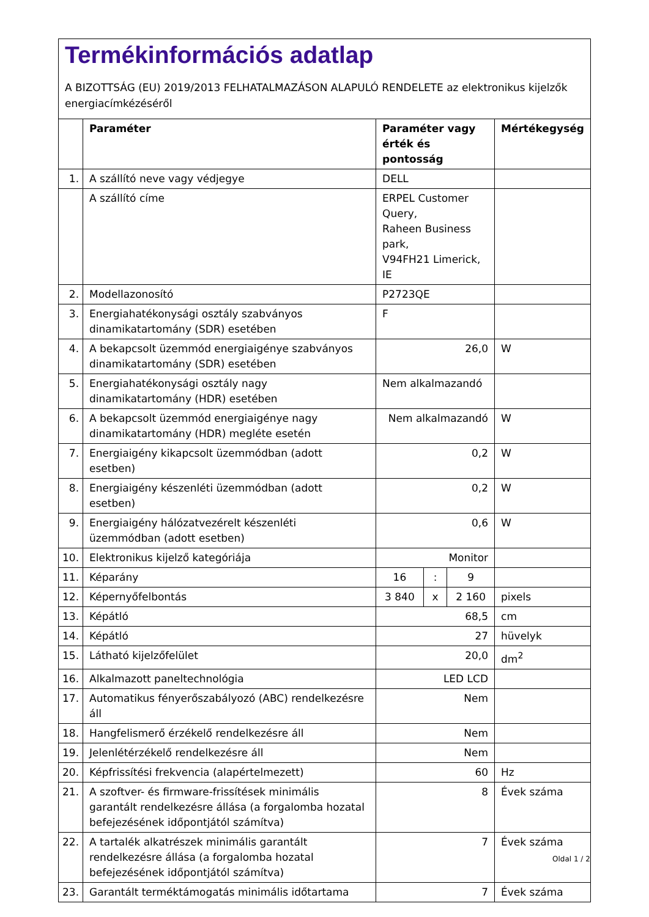Termékinformációs adatlap
A BIZOTTSÁG (EU) 2019/2013 FELHATALMAZÁSON ALAPULÓ RENDELETE az elektronikus kijelzők energiacímkézéséről
| | Paraméter | Paraméter vagy érték és pontosság | | | Mértékegység |
| --- | --- | --- | --- | --- | --- |
| 1. | A szállító neve vagy védjegye | DELL | | | |
| | A szállító címe | ERPEL Customer Query, Raheen Business park, V94FH21 Limerick, IE | | | |
| 2. | Modellazonosító | P2723QE | | | |
| 3. | Energiahatékonysági osztály szabványos dinamikatartomány (SDR) esetében | F | | | |
| 4. | A bekapcsolt üzemmód energiaigénye szabványos dinamikatartomány (SDR) esetében | 26,0 | | | W |
| 5. | Energiahatékonysági osztály nagy dinamikatartomány (HDR) esetében | Nem alkalmazandó | | | |
| 6. | A bekapcsolt üzemmód energiaigénye nagy dinamikatartomány (HDR) megléte esetén | Nem alkalmazandó | | | W |
| 7. | Energiaigény kikapcsolt üzemmódban (adott esetben) | 0,2 | | | W |
| 8. | Energiaigény készenléti üzemmódban (adott esetben) | 0,2 | | | W |
| 9. | Energiaigény hálózatvezérelt készenléti üzemmódban (adott esetben) | 0,6 | | | W |
| 10. | Elektronikus kijelző kategóriája | Monitor | | | |
| 11. | Képarány | 16 | : | 9 | |
| 12. | Képernyőfelbontás | 3 840 | x | 2 160 | pixels |
| 13. | Képátló | 68,5 | | | cm |
| 14. | Képátló | 27 | | | hüvelyk |
| 15. | Látható kijelzőfelület | 20,0 | | | dm<sup>2</sup> |
| 16. | Alkalmazott paneltechnológia | LED LCD | | | |
| 17. | Automatikus fényerőszabályozó (ABC) rendelkezésre áll | Nem | | | |
| 18. | Hangfelismerő érzékelő rendelkezésre áll | Nem | | | |
| 19. | Jelenlétérzékelő rendelkezésre áll | Nem | | | |
| 20. | Képfrissítési frekvencia (alapértelmezett) | 60 | | | Hz |
| 21. | A szoftver- és firmware-frissítések minimális garantált rendelkezésre állása (a forgalomba hozatal befejezésének időpontjától számítva) | 8 | | | Évek száma |
| 22. | A tartalék alkatrészek minimális garantált rendelkezésre állása (a forgalomba hozatal befejezésének időpontjától számítva) | 7 | | | Évek száma |
| 23. | Garantált terméktámogatás minimális időtartama | 7 | | | Évek száma |
Oldal 1 / 2